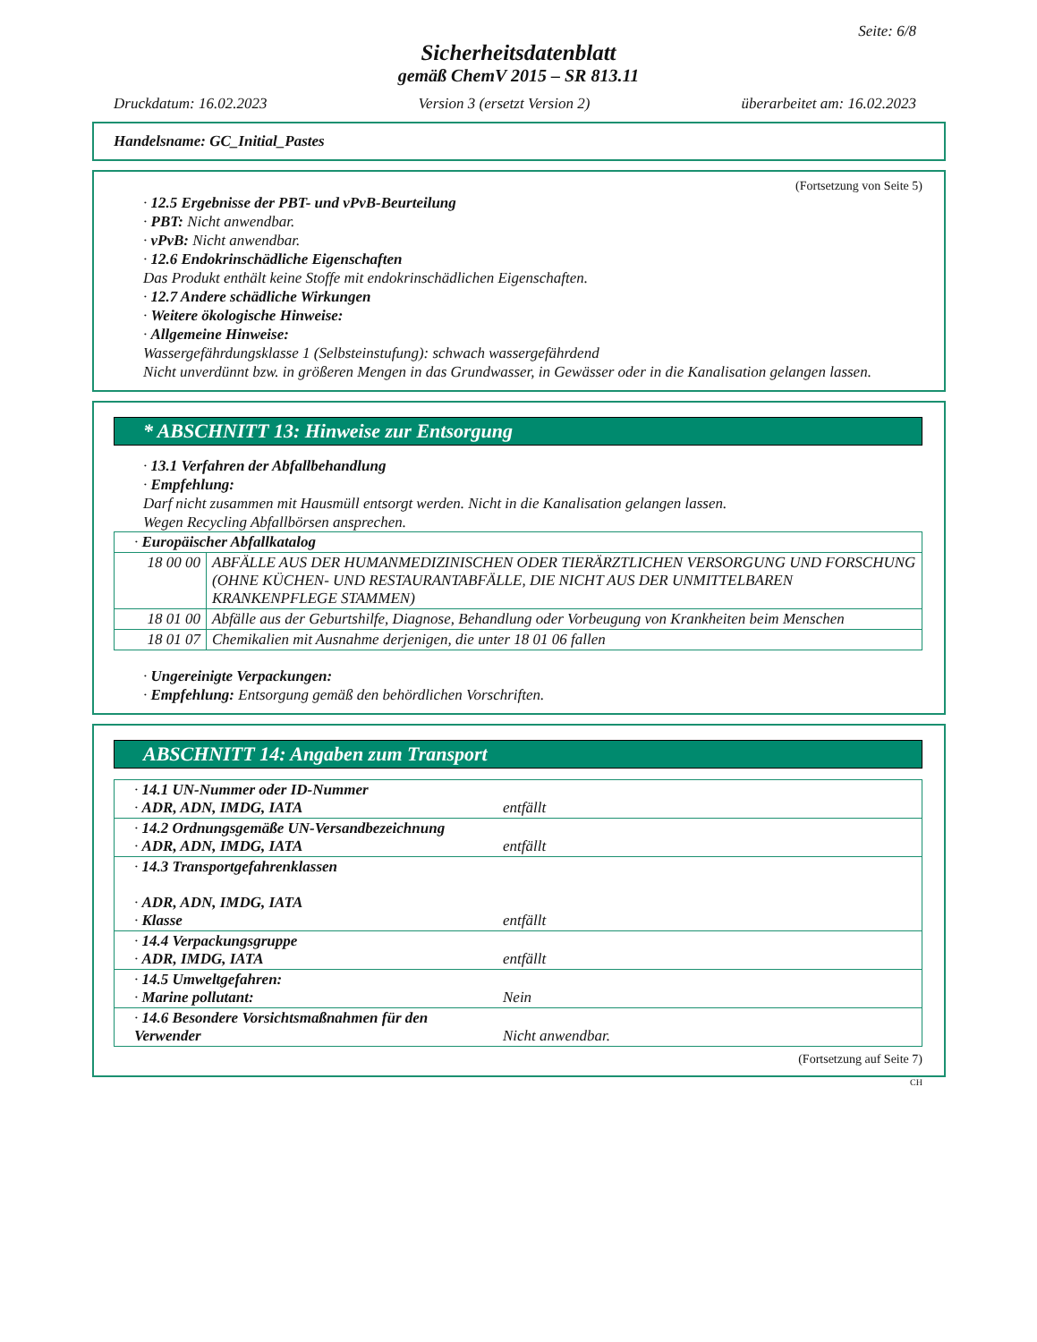Seite: 6/8
Sicherheitsdatenblatt
gemäß ChemV 2015 – SR 813.11
Druckdatum: 16.02.2023 Version 3 (ersetzt Version 2) überarbeitet am: 16.02.2023
Handelsname: GC_Initial_Pastes
(Fortsetzung von Seite 5)
· 12.5 Ergebnisse der PBT- und vPvB-Beurteilung
· PBT: Nicht anwendbar.
· vPvB: Nicht anwendbar.
· 12.6 Endokrinschädliche Eigenschaften
Das Produkt enthält keine Stoffe mit endokrinschädlichen Eigenschaften.
· 12.7 Andere schädliche Wirkungen
· Weitere ökologische Hinweise:
· Allgemeine Hinweise:
Wassergefährdungsklasse 1 (Selbsteinstufung): schwach wassergefährdend
Nicht unverdünnt bzw. in größeren Mengen in das Grundwasser, in Gewässer oder in die Kanalisation gelangen lassen.
* ABSCHNITT 13: Hinweise zur Entsorgung
· 13.1 Verfahren der Abfallbehandlung
· Empfehlung:
Darf nicht zusammen mit Hausmüll entsorgt werden. Nicht in die Kanalisation gelangen lassen.
Wegen Recycling Abfallbörsen ansprechen.
| · Europäischer Abfallkatalog | |
| 18 00 00 | ABFÄLLE AUS DER HUMANMEDIZINISCHEN ODER TIERÄRZTLICHEN VERSORGUNG UND FORSCHUNG (OHNE KÜCHEN- UND RESTAURANTABFÄLLE, DIE NICHT AUS DER UNMITTELBAREN KRANKENPFLEGE STAMMEN) |
| 18 01 00 | Abfälle aus der Geburtshilfe, Diagnose, Behandlung oder Vorbeugung von Krankheiten beim Menschen |
| 18 01 07 | Chemikalien mit Ausnahme derjenigen, die unter 18 01 06 fallen |
· Ungereinigte Verpackungen:
· Empfehlung: Entsorgung gemäß den behördlichen Vorschriften.
ABSCHNITT 14: Angaben zum Transport
| · 14.1 UN-Nummer oder ID-Nummer · ADR, ADN, IMDG, IATA | entfällt |
| · 14.2 Ordnungsgemäße UN-Versandbezeichnung · ADR, ADN, IMDG, IATA | entfällt |
| · 14.3 Transportgefahrenklassen · ADR, ADN, IMDG, IATA · Klasse | entfällt |
| · 14.4 Verpackungsgruppe · ADR, IMDG, IATA | entfällt |
| · 14.5 Umweltgefahren: · Marine pollutant: | Nein |
| · 14.6 Besondere Vorsichtsmaßnahmen für den Verwender | Nicht anwendbar. |
(Fortsetzung auf Seite 7)
CH